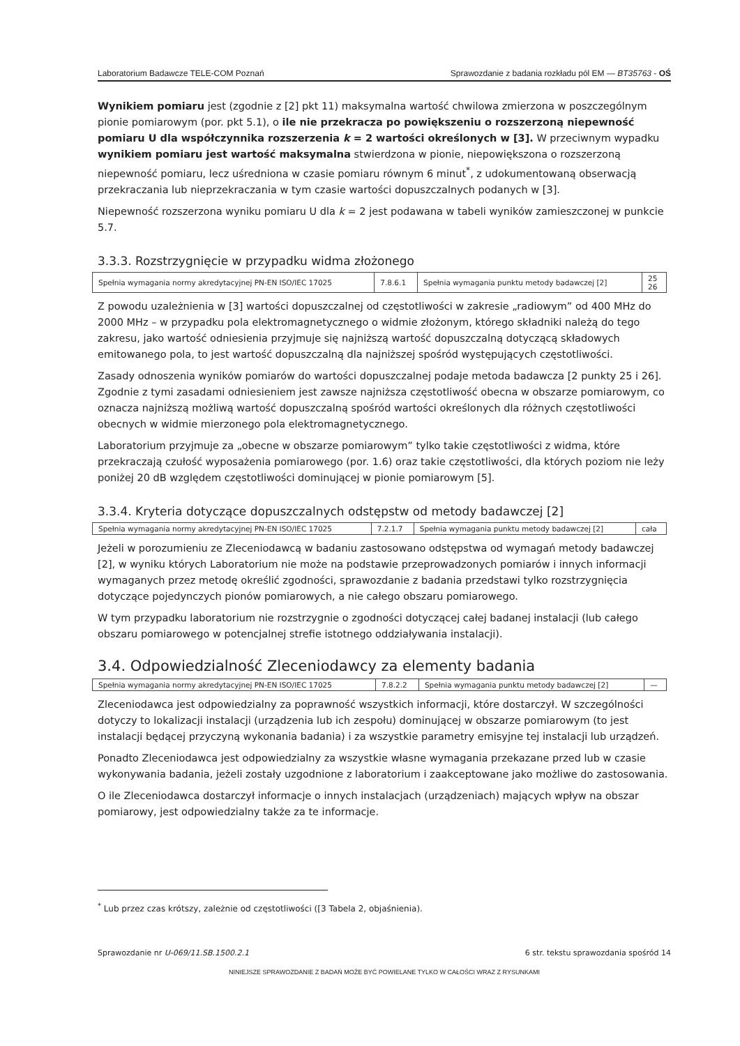Laboratorium Badawcze TELE-COM Poznań Sprawozdanie z badania rozkładu pól EM — BT35763 - OŚ
Wynikiem pomiaru jest (zgodnie z [2] pkt 11) maksymalna wartość chwilowa zmierzona w poszczególnym pionie pomiarowym (por. pkt 5.1), o ile nie przekracza po powiększeniu o rozszerzoną niepewność pomiaru U dla współczynnika rozszerzenia k = 2 wartości określonych w [3]. W przeciwnym wypadku wynikiem pomiaru jest wartość maksymalna stwierdzona w pionie, niepowiększona o rozszerzoną niepewność pomiaru, lecz uśredniona w czasie pomiaru równym 6 minut<sup>*</sup>, z udokumentowaną obserwacją przekraczania lub nieprzekraczania w tym czasie wartości dopuszczalnych podanych w [3].
Niepewność rozszerzona wyniku pomiaru U dla k = 2 jest podawana w tabeli wyników zamieszczonej w punkcie 5.7.
3.3.3. Rozstrzygnięcie w przypadku widma złożonego
| Spełnia wymagania normy akredytacyjnej PN-EN ISO/IEC 17025 | 7.8.6.1 | Spełnia wymagania punktu metody badawczej [2] | 25 26 |
Z powodu uzależnienia w [3] wartości dopuszczalnej od częstotliwości w zakresie „radiowym” od 400 MHz do 2000 MHz – w przypadku pola elektromagnetycznego o widmie złożonym, którego składniki należą do tego zakresu, jako wartość odniesienia przyjmuje się najniższą wartość dopuszczalną dotyczącą składowych emitowanego pola, to jest wartość dopuszczalną dla najniższej spośród występujących częstotliwości.
Zasady odnoszenia wyników pomiarów do wartości dopuszczalnej podaje metoda badawcza [2 punkty 25 i 26]. Zgodnie z tymi zasadami odniesieniem jest zawsze najniższa częstotliwość obecna w obszarze pomiarowym, co oznacza najniższą możliwą wartość dopuszczalną spośród wartości określonych dla różnych częstotliwości obecnych w widmie mierzonego pola elektromagnetycznego.
Laboratorium przyjmuje za „obecne w obszarze pomiarowym” tylko takie częstotliwości z widma, które przekraczają czułość wyposażenia pomiarowego (por. 1.6) oraz takie częstotliwości, dla których poziom nie leży poniżej 20 dB względem częstotliwości dominującej w pionie pomiarowym [5].
3.3.4. Kryteria dotyczące dopuszczalnych odstępstw od metody badawczej [2]
| Spełnia wymagania normy akredytacyjnej PN-EN ISO/IEC 17025 | 7.2.1.7 | Spełnia wymagania punktu metody badawczej [2] | cała |
Jeżeli w porozumieniu ze Zleceniodawcą w badaniu zastosowano odstępstwa od wymagań metody badawczej [2], w wyniku których Laboratorium nie może na podstawie przeprowadzonych pomiarów i innych informacji wymaganych przez metodę określić zgodności, sprawozdanie z badania przedstawi tylko rozstrzygnięcia dotyczące pojedynczych pionów pomiarowych, a nie całego obszaru pomiarowego.
W tym przypadku laboratorium nie rozstrzygnie o zgodności dotyczącej całej badanej instalacji (lub całego obszaru pomiarowego w potencjalnej strefie istotnego oddziaływania instalacji).
3.4. Odpowiedzialność Zleceniodawcy za elementy badania
| Spełnia wymagania normy akredytacyjnej PN-EN ISO/IEC 17025 | 7.8.2.2 | Spełnia wymagania punktu metody badawczej [2] | — |
Zleceniodawca jest odpowiedzialny za poprawność wszystkich informacji, które dostarczył. W szczególności dotyczy to lokalizacji instalacji (urządzenia lub ich zespołu) dominującej w obszarze pomiarowym (to jest instalacji będącej przyczyną wykonania badania) i za wszystkie parametry emisyjne tej instalacji lub urządzeń.
Ponadto Zleceniodawca jest odpowiedzialny za wszystkie własne wymagania przekazane przed lub w czasie wykonywania badania, jeżeli zostały uzgodnione z laboratorium i zaakceptowane jako możliwe do zastosowania.
O ile Zleceniodawca dostarczył informacje o innych instalacjach (urządzeniach) mających wpływ na obszar pomiarowy, jest odpowiedzialny także za te informacje.
<sup>*</sup> Lub przez czas krótszy, zależnie od częstotliwości ([3 Tabela 2, objaśnienia).
Sprawozdanie nr U-069/11.SB.1500.2.1 6 str. tekstu sprawozdania spośród 14
NINIEJSZE SPRAWOZDANIE Z BADAŃ MOŻE BYĆ POWIELANE TYLKO W CAŁOŚCI WRAZ Z RYSUNKAMI